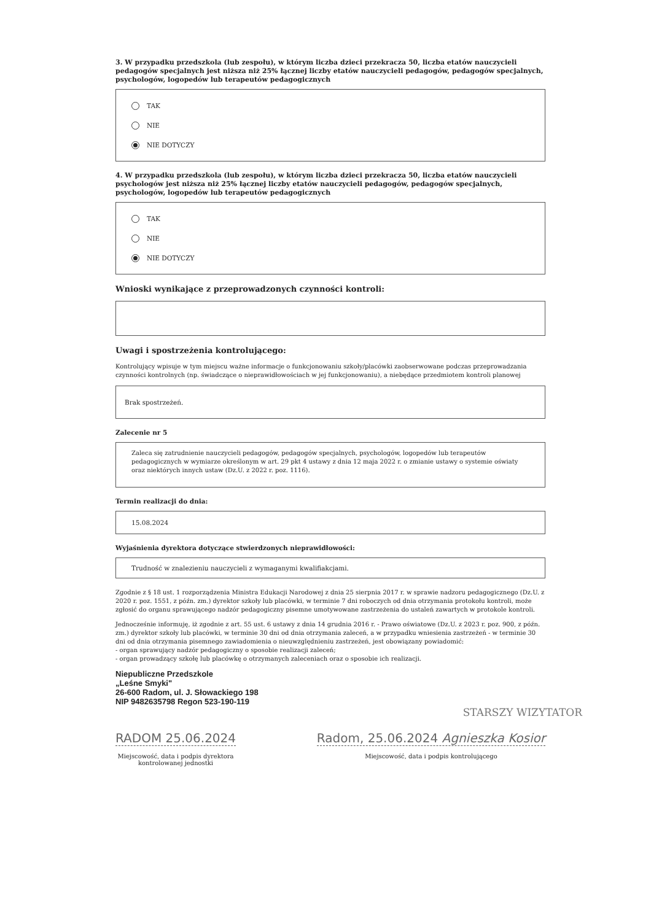3. W przypadku przedszkola (lub zespołu), w którym liczba dzieci przekracza 50, liczba etatów nauczycieli pedagogów specjalnych jest niższa niż 25% łącznej liczby etatów nauczycieli pedagogów, pedagogów specjalnych, psychologów, logopedów lub terapeutów pedagogicznych
TAK
NIE
NIE DOTYCZY
4. W przypadku przedszkola (lub zespołu), w którym liczba dzieci przekracza 50, liczba etatów nauczycieli psychologów jest niższa niż 25% łącznej liczby etatów nauczycieli pedagogów, pedagogów specjalnych, psychologów, logopedów lub terapeutów pedagogicznych
TAK
NIE
NIE DOTYCZY
Wnioski wynikające z przeprowadzonych czynności kontroli:
Uwagi i spostrzeżenia kontrolującego:
Kontrolujący wpisuje w tym miejscu ważne informacje o funkcjonowaniu szkoły/placówki zaobserwowane podczas przeprowadzania czynności kontrolnych (np. świadczące o nieprawidłowościach w jej funkcjonowaniu), a niebędące przedmiotem kontroli planowej
Brak spostrzeżeń.
Zalecenie nr 5
Zaleca się zatrudnienie nauczycieli pedagogów, pedagogów specjalnych, psychologów, logopedów lub terapeutów pedagogicznych w wymiarze określonym w art. 29 pkt 4 ustawy z dnia 12 maja 2022 r. o zmianie ustawy o systemie oświaty oraz niektórych innych ustaw (Dz.U. z 2022 r. poz. 1116).
Termin realizacji do dnia:
15.08.2024
Wyjaśnienia dyrektora dotyczące stwierdzonych nieprawidłowości:
Trudność w znalezieniu nauczycieli z wymaganymi kwalifiakcjami.
Zgodnie z § 18 ust. 1 rozporządzenia Ministra Edukacji Narodowej z dnia 25 sierpnia 2017 r. w sprawie nadzoru pedagogicznego (Dz.U. z 2020 r. poz. 1551, z późn. zm.) dyrektor szkoły lub placówki, w terminie 7 dni roboczych od dnia otrzymania protokołu kontroli, może zgłosić do organu sprawującego nadzór pedagogiczny pisemne umotywowane zastrzeżenia do ustaleń zawartych w protokole kontroli.
Jednocześnie informuję, iż zgodnie z art. 55 ust. 6 ustawy z dnia 14 grudnia 2016 r. - Prawo oświatowe (Dz.U. z 2023 r. poz. 900, z późn. zm.) dyrektor szkoły lub placówki, w terminie 30 dni od dnia otrzymania zaleceń, a w przypadku wniesienia zastrzeżeń - w terminie 30 dni od dnia otrzymania pisemnego zawiadomienia o nieuwzględnieniu zastrzeżeń, jest obowiązany powiadomić:
- organ sprawujący nadzór pedagogiczny o sposobie realizacji zaleceń;
- organ prowadzący szkołę lub placówkę o otrzymanych zaleceniach oraz o sposobie ich realizacji.
Niepubliczne Przedszkole
„Leśne Smyki"
26-600 Radom, ul. J. Słowackiego 198
NIP 9482635798 Regon 523-190-119
STARSZY WIZYTATOR
RADOM 25.06.2024
Miejscowość, data i podpis dyrektora
kontrolowanej jednostki
Radom, 25.06.2024 Agnieszka Kosior
Miejscowość, data i podpis kontrolującego